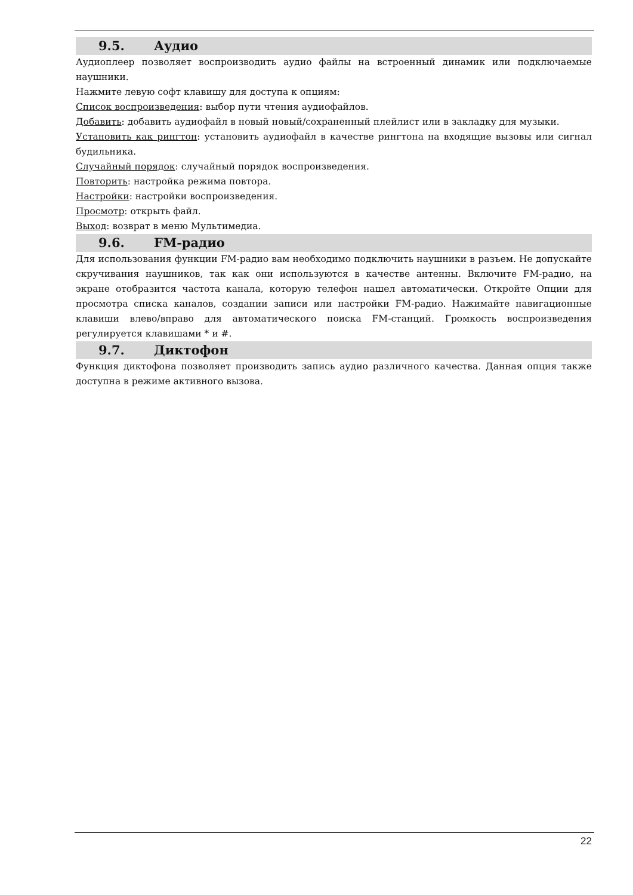9.5. Аудио
Аудиоплеер позволяет воспроизводить аудио файлы на встроенный динамик или подключаемые наушники.
Нажмите левую софт клавишу для доступа к опциям:
Список воспроизведения: выбор пути чтения аудиофайлов.
Добавить: добавить аудиофайл в новый новый/сохраненный плейлист или в закладку для музыки.
Установить как рингтон: установить аудиофайл в качестве рингтона на входящие вызовы или сигнал будильника.
Случайный порядок: случайный порядок воспроизведения.
Повторить: настройка режима повтора.
Настройки: настройки воспроизведения.
Просмотр: открыть файл.
Выход: возврат в меню Мультимедиа.
9.6. FM-радио
Для использования функции FM-радио вам необходимо подключить наушники в разъем. Не допускайте скручивания наушников, так как они используются в качестве антенны. Включите FM-радио, на экране отобразится частота канала, которую телефон нашел автоматически. Откройте Опции для просмотра списка каналов, создании записи или настройки FM-радио. Нажимайте навигационные клавиши влево/вправо для автоматического поиска FM-станций. Громкость воспроизведения регулируется клавишами * и #.
9.7. Диктофон
Функция диктофона позволяет производить запись аудио различного качества. Данная опция также доступна в режиме активного вызова.
22